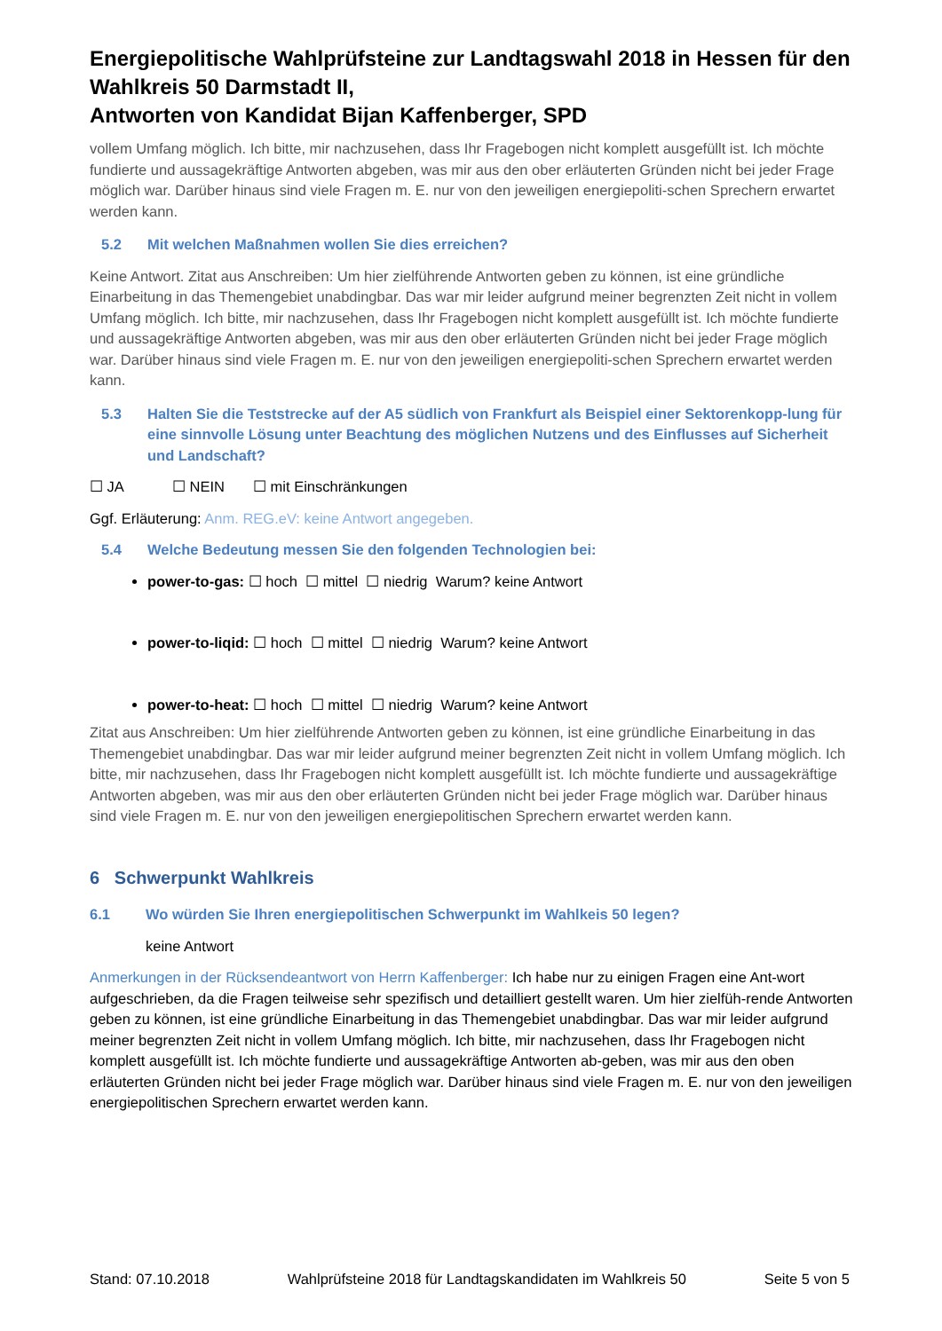Energiepolitische Wahlprüfsteine zur Landtagswahl 2018 in Hessen für den Wahlkreis 50 Darmstadt II,
Antworten von Kandidat Bijan Kaffenberger, SPD
vollem Umfang möglich. Ich bitte, mir nachzusehen, dass Ihr Fragebogen nicht komplett ausgefüllt ist. Ich möchte fundierte und aussagekräftige Antworten abgeben, was mir aus den ober erläuterten Gründen nicht bei jeder Frage möglich war. Darüber hinaus sind viele Fragen m. E. nur von den jeweiligen energiepoliti-schen Sprechern erwartet werden kann.
5.2 Mit welchen Maßnahmen wollen Sie dies erreichen?
Keine Antwort. Zitat aus Anschreiben: Um hier zielführende Antworten geben zu können, ist eine gründliche Einarbeitung in das Themengebiet unabdingbar. Das war mir leider aufgrund meiner begrenzten Zeit nicht in vollem Umfang möglich. Ich bitte, mir nachzusehen, dass Ihr Fragebogen nicht komplett ausgefüllt ist. Ich möchte fundierte und aussagekräftige Antworten abgeben, was mir aus den ober erläuterten Gründen nicht bei jeder Frage möglich war. Darüber hinaus sind viele Fragen m. E. nur von den jeweiligen energiepoliti-schen Sprechern erwartet werden kann.
5.3 Halten Sie die Teststrecke auf der A5 südlich von Frankfurt als Beispiel einer Sektorenkopp-lung für eine sinnvolle Lösung unter Beachtung des möglichen Nutzens und des Einflusses auf Sicherheit und Landschaft?
☐ JA ☐ NEIN ☐ mit Einschränkungen
Ggf. Erläuterung: Anm. REG.eV: keine Antwort angegeben.
5.4 Welche Bedeutung messen Sie den folgenden Technologien bei:
power-to-gas: ☐ hoch ☐ mittel ☐ niedrig Warum? keine Antwort
power-to-liqid: ☐ hoch ☐ mittel ☐ niedrig Warum? keine Antwort
power-to-heat: ☐ hoch ☐ mittel ☐ niedrig Warum? keine Antwort
Zitat aus Anschreiben: Um hier zielführende Antworten geben zu können, ist eine gründliche Einarbeitung in das Themengebiet unabdingbar. Das war mir leider aufgrund meiner begrenzten Zeit nicht in vollem Umfang möglich. Ich bitte, mir nachzusehen, dass Ihr Fragebogen nicht komplett ausgefüllt ist. Ich möchte fundierte und aussagekräftige Antworten abgeben, was mir aus den ober erläuterten Gründen nicht bei jeder Frage möglich war. Darüber hinaus sind viele Fragen m. E. nur von den jeweiligen energiepolitischen Sprechern erwartet werden kann.
6 Schwerpunkt Wahlkreis
6.1 Wo würden Sie Ihren energiepolitischen Schwerpunkt im Wahlkeis 50 legen?
keine Antwort
Anmerkungen in der Rücksendeantwort von Herrn Kaffenberger: Ich habe nur zu einigen Fragen eine Ant-wort aufgeschrieben, da die Fragen teilweise sehr spezifisch und detailliert gestellt waren. Um hier zielfüh-rende Antworten geben zu können, ist eine gründliche Einarbeitung in das Themengebiet unabdingbar. Das war mir leider aufgrund meiner begrenzten Zeit nicht in vollem Umfang möglich. Ich bitte, mir nachzusehen, dass Ihr Fragebogen nicht komplett ausgefüllt ist. Ich möchte fundierte und aussagekräftige Antworten ab-geben, was mir aus den oben erläuterten Gründen nicht bei jeder Frage möglich war. Darüber hinaus sind viele Fragen m. E. nur von den jeweiligen energiepolitischen Sprechern erwartet werden kann.
Stand: 07.10.2018 Wahlprüfsteine 2018 für Landtagskandidaten im Wahlkreis 50 Seite 5 von 5